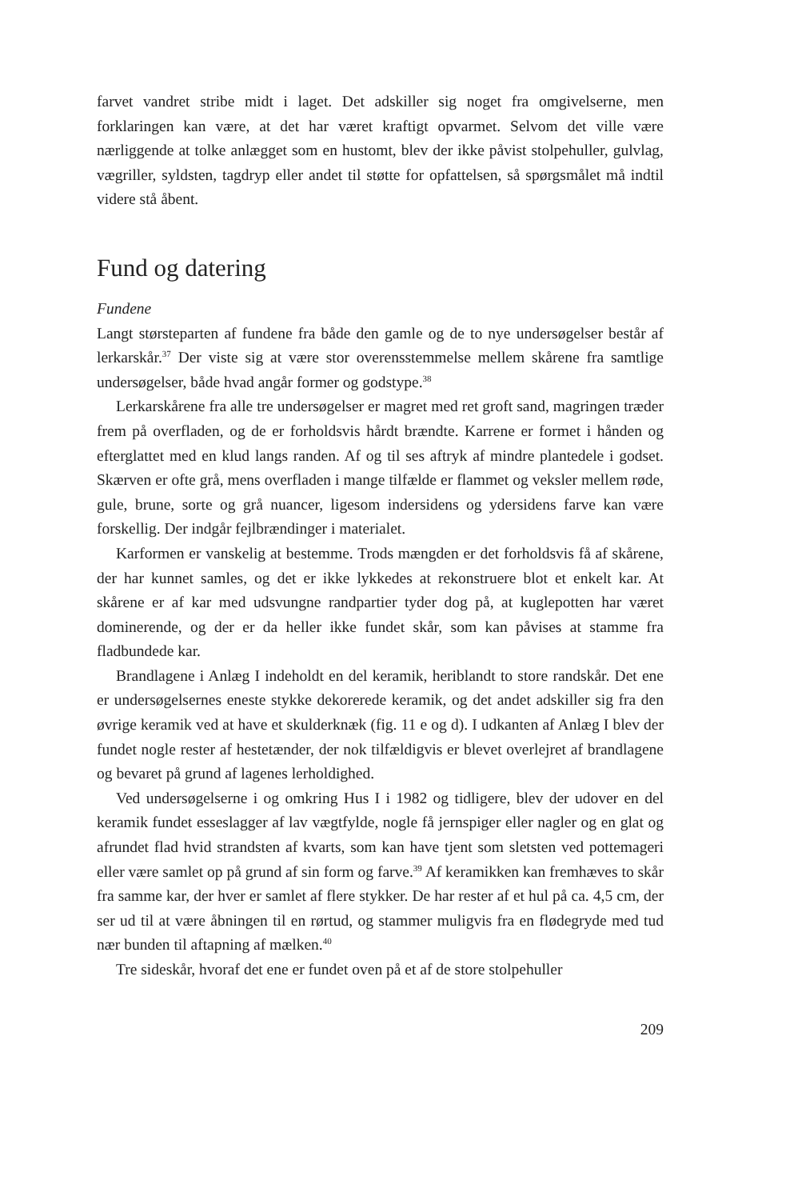farvet vandret stribe midt i laget. Det adskiller sig noget fra omgivelserne, men forklaringen kan være, at det har været kraftigt opvarmet. Selvom det ville være nærliggende at tolke anlægget som en hustomt, blev der ikke påvist stolpehuller, gulvlag, vægriller, syldsten, tagdryp eller andet til støtte for opfattelsen, så spørgsmålet må indtil videre stå åbent.
Fund og datering
Fundene
Langt størsteparten af fundene fra både den gamle og de to nye undersøgelser består af lerkarskår.<sup>37</sup> Der viste sig at være stor overensstemmelse mellem skårene fra samtlige undersøgelser, både hvad angår former og godstype.<sup>38</sup>
Lerkarskårene fra alle tre undersøgelser er magret med ret groft sand, magringen træder frem på overfladen, og de er forholdsvis hårdt brændte. Karrene er formet i hånden og efterglattet med en klud langs randen. Af og til ses aftryk af mindre plantedele i godset. Skærven er ofte grå, mens overfladen i mange tilfælde er flammet og veksler mellem røde, gule, brune, sorte og grå nuancer, ligesom indersidens og ydersidens farve kan være forskellig. Der indgår fejlbrændinger i materialet.
Karformen er vanskelig at bestemme. Trods mængden er det forholdsvis få af skårene, der har kunnet samles, og det er ikke lykkedes at rekonstruere blot et enkelt kar. At skårene er af kar med udsvungne randpartier tyder dog på, at kuglepotten har været dominerende, og der er da heller ikke fundet skår, som kan påvises at stamme fra fladbundede kar.
Brandlagene i Anlæg I indeholdt en del keramik, heriblandt to store randskår. Det ene er undersøgelsernes eneste stykke dekorerede keramik, og det andet adskiller sig fra den øvrige keramik ved at have et skulderknæk (fig. 11 e og d). I udkanten af Anlæg I blev der fundet nogle rester af hestetænder, der nok tilfældigvis er blevet overlejret af brandlagene og bevaret på grund af lagenes lerholdighed.
Ved undersøgelserne i og omkring Hus I i 1982 og tidligere, blev der udover en del keramik fundet esseslagger af lav vægtfylde, nogle få jernspiger eller nagler og en glat og afrundet flad hvid strandsten af kvarts, som kan have tjent som sletsten ved pottemageri eller være samlet op på grund af sin form og farve.<sup>39</sup> Af keramikken kan fremhæves to skår fra samme kar, der hver er samlet af flere stykker. De har rester af et hul på ca. 4,5 cm, der ser ud til at være åbningen til en rørtud, og stammer muligvis fra en flødegryde med tud nær bunden til aftapning af mælken.<sup>40</sup>
Tre sideskår, hvoraf det ene er fundet oven på et af de store stolpehuller
209